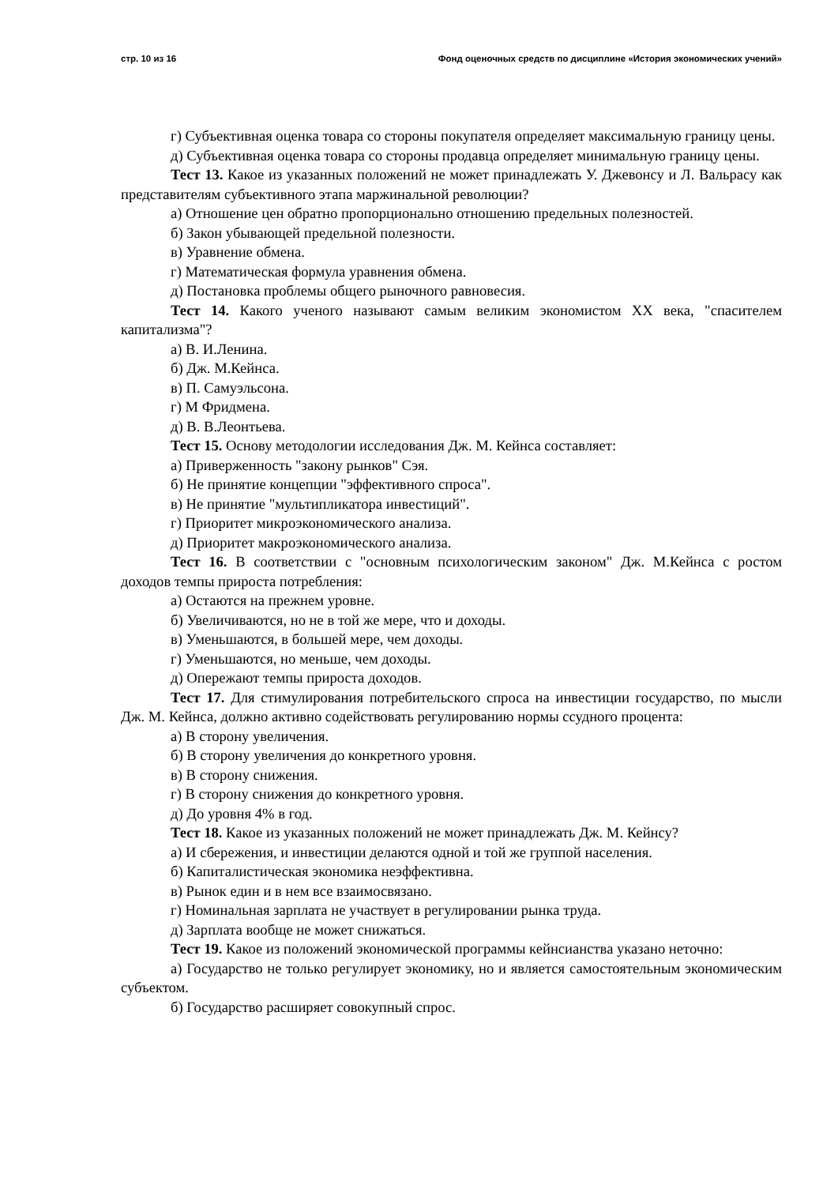стр. 10 из 16 Фонд оценочных средств по дисциплине «История экономических учений»
г) Субъективная оценка товара со стороны покупателя определяет максимальную границу цены.
д) Субъективная оценка товара со стороны продавца определяет минимальную границу цены.
Тест 13. Какое из указанных положений не может принадлежать У. Джевонсу и Л. Вальрасу как представителям субъективного этапа маржинальной революции?
а) Отношение цен обратно пропорционально отношению предельных полезностей.
б) Закон убывающей предельной полезности.
в) Уравнение обмена.
г) Математическая формула уравнения обмена.
д) Постановка проблемы общего рыночного равновесия.
Тест 14. Какого ученого называют самым великим экономистом XX века, "спасителем капитализма"?
а) В. И.Ленина.
б) Дж. М.Кейнса.
в) П. Самуэльсона.
г) М Фридмена.
д) В. В.Леонтьева.
Тест 15. Основу методологии исследования Дж. М. Кейнса составляет:
а) Приверженность "закону рынков" Сэя.
б) Не принятие концепции "эффективного спроса".
в) Не принятие "мультипликатора инвестиций".
г) Приоритет микроэкономического анализа.
д) Приоритет макроэкономического анализа.
Тест 16. В соответствии с "основным психологическим законом" Дж. М.Кейнса с ростом доходов темпы прироста потребления:
а) Остаются на прежнем уровне.
б) Увеличиваются, но не в той же мере, что и доходы.
в) Уменьшаются, в большей мере, чем доходы.
г) Уменьшаются, но меньше, чем доходы.
д) Опережают темпы прироста доходов.
Тест 17. Для стимулирования потребительского спроса на инвестиции государство, по мысли Дж. М. Кейнса, должно активно содействовать регулированию нормы ссудного процента:
а) В сторону увеличения.
б) В сторону увеличения до конкретного уровня.
в) В сторону снижения.
г) В сторону снижения до конкретного уровня.
д) До уровня 4% в год.
Тест 18. Какое из указанных положений не может принадлежать Дж. М. Кейнсу?
а) И сбережения, и инвестиции делаются одной и той же группой населения.
б) Капиталистическая экономика неэффективна.
в) Рынок един и в нем все взаимосвязано.
г) Номинальная зарплата не участвует в регулировании рынка труда.
д) Зарплата вообще не может снижаться.
Тест 19. Какое из положений экономической программы кейнсианства указано неточно:
а) Государство не только регулирует экономику, но и является самостоятельным экономическим субъектом.
б) Государство расширяет совокупный спрос.